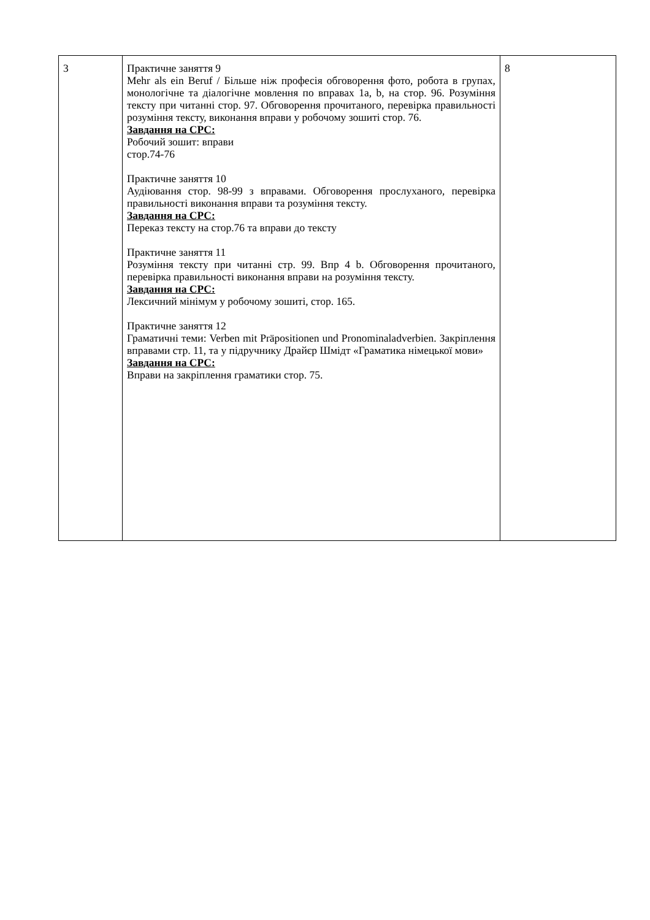| 3 | Практичне заняття 9 Mehr als ein Beruf / Більше ніж професія обговорення фото, робота в групах, монологічне та діалогічне мовлення по вправах 1a, b, на стор. 96. Розуміння тексту при читанні стор. 97. Обговорення прочитаного, перевірка правильності розуміння тексту, виконання вправи у робочому зошиті стор. 76. Завдання на СРС: Робочий зошит: вправи стор.74-76 Практичне заняття 10 Аудіювання стор. 98-99 з вправами. Обговорення прослуханого, перевірка правильності виконання вправи та розуміння тексту. Завдання на СРС: Переказ тексту на стор.76 та вправи до тексту Практичне заняття 11 Розуміння тексту при читанні стр. 99. Впр 4 b. Обговорення прочитаного, перевірка правильності виконання вправи на розуміння тексту. Завдання на СРС: Лексичний мінімум у робочому зошиті, стор. 165. Практичне заняття 12 Граматичні теми: Verben mit Präpositionen und Pronominaladverbien. Закріплення вправами стр. 11, та у підручнику Драйєр Шмідт «Граматика німецької мови» Завдання на СРС: Вправи на закріплення граматики стор. 75. | 8 |